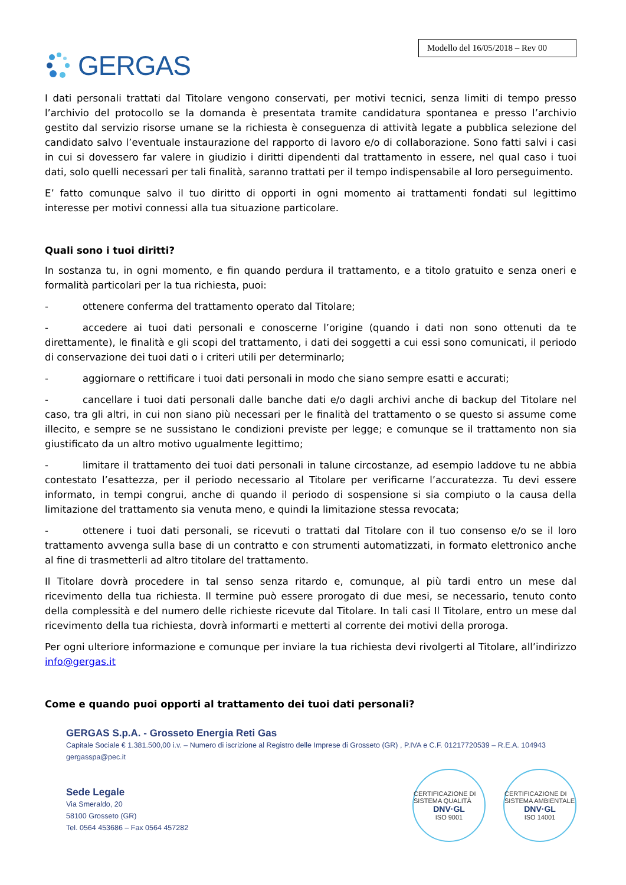GERGAS
Modello del 16/05/2018 – Rev 00
I dati personali trattati dal Titolare vengono conservati, per motivi tecnici, senza limiti di tempo presso l’archivio del protocollo se la domanda è presentata tramite candidatura spontanea e presso l’archivio gestito dal servizio risorse umane se la richiesta è conseguenza di attività legate a pubblica selezione del candidato salvo l’eventuale instaurazione del rapporto di lavoro e/o di collaborazione. Sono fatti salvi i casi in cui si dovessero far valere in giudizio i diritti dipendenti dal trattamento in essere, nel qual caso i tuoi dati, solo quelli necessari per tali finalità, saranno trattati per il tempo indispensabile al loro perseguimento.
E’ fatto comunque salvo il tuo diritto di opporti in ogni momento ai trattamenti fondati sul legittimo interesse per motivi connessi alla tua situazione particolare.
Quali sono i tuoi diritti?
In sostanza tu, in ogni momento, e fin quando perdura il trattamento, e a titolo gratuito e senza oneri e formalità particolari per la tua richiesta, puoi:
- ottenere conferma del trattamento operato dal Titolare;
- accedere ai tuoi dati personali e conoscerne l’origine (quando i dati non sono ottenuti da te direttamente), le finalità e gli scopi del trattamento, i dati dei soggetti a cui essi sono comunicati, il periodo di conservazione dei tuoi dati o i criteri utili per determinarlo;
- aggiornare o rettificare i tuoi dati personali in modo che siano sempre esatti e accurati;
- cancellare i tuoi dati personali dalle banche dati e/o dagli archivi anche di backup del Titolare nel caso, tra gli altri, in cui non siano più necessari per le finalità del trattamento o se questo si assume come illecito, e sempre se ne sussistano le condizioni previste per legge; e comunque se il trattamento non sia giustificato da un altro motivo ugualmente legittimo;
- limitare il trattamento dei tuoi dati personali in talune circostanze, ad esempio laddove tu ne abbia contestato l’esattezza, per il periodo necessario al Titolare per verificarne l’accuratezza. Tu devi essere informato, in tempi congrui, anche di quando il periodo di sospensione si sia compiuto o la causa della limitazione del trattamento sia venuta meno, e quindi la limitazione stessa revocata;
- ottenere i tuoi dati personali, se ricevuti o trattati dal Titolare con il tuo consenso e/o se il loro trattamento avvenga sulla base di un contratto e con strumenti automatizzati, in formato elettronico anche al fine di trasmetterli ad altro titolare del trattamento.
Il Titolare dovrà procedere in tal senso senza ritardo e, comunque, al più tardi entro un mese dal ricevimento della tua richiesta. Il termine può essere prorogato di due mesi, se necessario, tenuto conto della complessità e del numero delle richieste ricevute dal Titolare. In tali casi Il Titolare, entro un mese dal ricevimento della tua richiesta, dovrà informarti e metterti al corrente dei motivi della proroga.
Per ogni ulteriore informazione e comunque per inviare la tua richiesta devi rivolgerti al Titolare, all’indirizzo info@gergas.it
Come e quando puoi opporti al trattamento dei tuoi dati personali?
GERGAS S.p.A. - Grosseto Energia Reti Gas
Capitale Sociale € 1.381.500,00 i.v. – Numero di iscrizione al Registro delle Imprese di Grosseto (GR) , P.IVA e C.F. 01217720539 – R.E.A. 104943
gergasspa@pec.it
Sede Legale
Via Smeraldo, 20
58100 Grosseto (GR)
Tel. 0564 453686 – Fax 0564 457282
CERTIFICAZIONE DI SISTEMA QUALITÀ
DNV·GL
ISO 9001
CERTIFICAZIONE DI SISTEMA AMBIENTALE
DNV·GL
ISO 14001